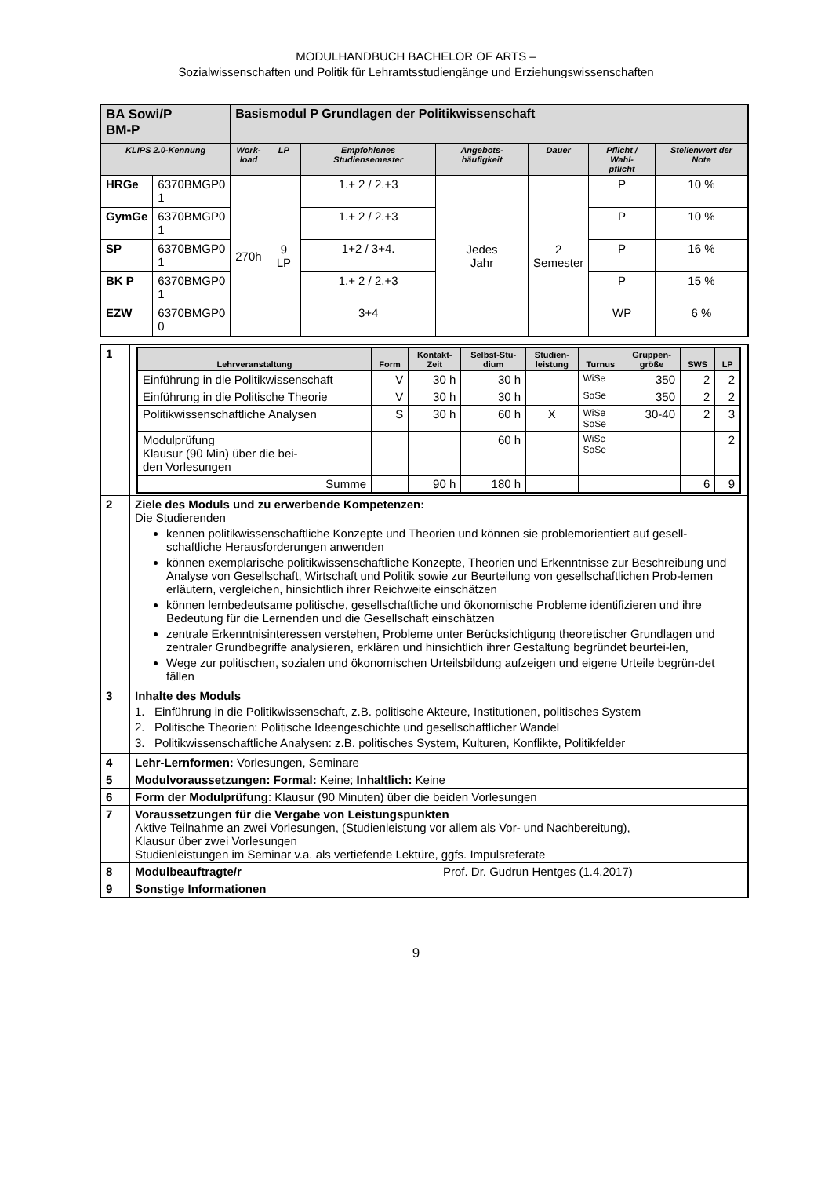MODULHANDBUCH BACHELOR OF ARTS –
Sozialwissenschaften und Politik für Lehramtsstudiengänge und Erziehungswissenschaften
| BA Sowi/P BM-P | | Basismodul P Grundlagen der Politikwissenschaft | | | | | | |
| KLIPS 2.0-Kennung | | Work- load | LP | Empfohlenes Studiensemester | Angebots-häufigkeit | Dauer | Pflicht / Wahl- pflicht | Stellenwert der Note |
| HRGe | 6370BMGP0 1 | 270h | 9 LP | 1.+ 2 / 2.+3 | Jedes Jahr | 2 Semester | P | 10 % |
| GymGe | 6370BMGP0 1 | | | 1.+ 2 / 2.+3 | | | P | 10 % |
| SP | 6370BMGP0 1 | | | 1+2 / 3+4. | | | P | 16 % |
| BK P | 6370BMGP0 1 | | | 1.+ 2 / 2.+3 | | | P | 15 % |
| EZW | 6370BMGP0 0 | | | 3+4 | | | WP | 6 % |
| 1 | / Lehrveranstaltung / Form / Kontakt- Zeit / Selbst-Stu- dium / Studien- leistung / Turnus / Gruppen- größe / SWS / LP / / --- / --- / --- / --- / --- / --- / --- / --- / --- / / Einführung in die Politikwissenschaft / V / 30 h / 30 h / / WiSe / 350 / 2 / 2 / / Einführung in die Politische Theorie / V / 30 h / 30 h / / SoSe / 350 / 2 / 2 / / Politikwissenschaftliche Analysen / S / 30 h / 60 h / X / WiSe SoSe / 30-40 / 2 / 3 / / Modulprüfung Klausur (90 Min) über die bei- den Vorlesungen / / / 60 h / / WiSe SoSe / / / 2 / / Summe / / 90 h / 180 h / / / / 6 / 9 / |
| 2 | Ziele des Moduls und zu erwerbende Kompetenzen: Die Studierenden kennen politikwissenschaftliche Konzepte und Theorien und können sie problemorientiert auf gesell-schaftliche Herausforderungen anwenden können exemplarische politikwissenschaftliche Konzepte, Theorien und Erkenntnisse zur Beschreibung und Analyse von Gesellschaft, Wirtschaft und Politik sowie zur Beurteilung von gesellschaftlichen Prob-lemen erläutern, vergleichen, hinsichtlich ihrer Reichweite einschätzen können lernbedeutsame politische, gesellschaftliche und ökonomische Probleme identifizieren und ihre Bedeutung für die Lernenden und die Gesellschaft einschätzen zentrale Erkenntnisinteressen verstehen, Probleme unter Berücksichtigung theoretischer Grundlagen und zentraler Grundbegriffe analysieren, erklären und hinsichtlich ihrer Gestaltung begründet beurtei-len, Wege zur politischen, sozialen und ökonomischen Urteilsbildung aufzeigen und eigene Urteile begrün-det fällen |
| 3 | Inhalte des Moduls 1. Einführung in die Politikwissenschaft, z.B. politische Akteure, Institutionen, politisches System 2. Politische Theorien: Politische Ideengeschichte und gesellschaftlicher Wandel 3. Politikwissenschaftliche Analysen: z.B. politisches System, Kulturen, Konflikte, Politikfelder |
| 4 | Lehr-Lernformen: Vorlesungen, Seminare |
| 5 | Modulvoraussetzungen: Formal: Keine; Inhaltlich: Keine |
| 6 | Form der Modulprüfung : Klausur (90 Minuten) über die beiden Vorlesungen |
| 7 | Voraussetzungen für die Vergabe von Leistungspunkten Aktive Teilnahme an zwei Vorlesungen, (Studienleistung vor allem als Vor- und Nachbereitung), Klausur über zwei Vorlesungen Studienleistungen im Seminar v.a. als vertiefende Lektüre, ggfs. Impulsreferate |
| 8 | / Modulbeauftragte/r / Prof. Dr. Gudrun Hentges (1.4.2017) / |
| 9 | Sonstige Informationen |
9